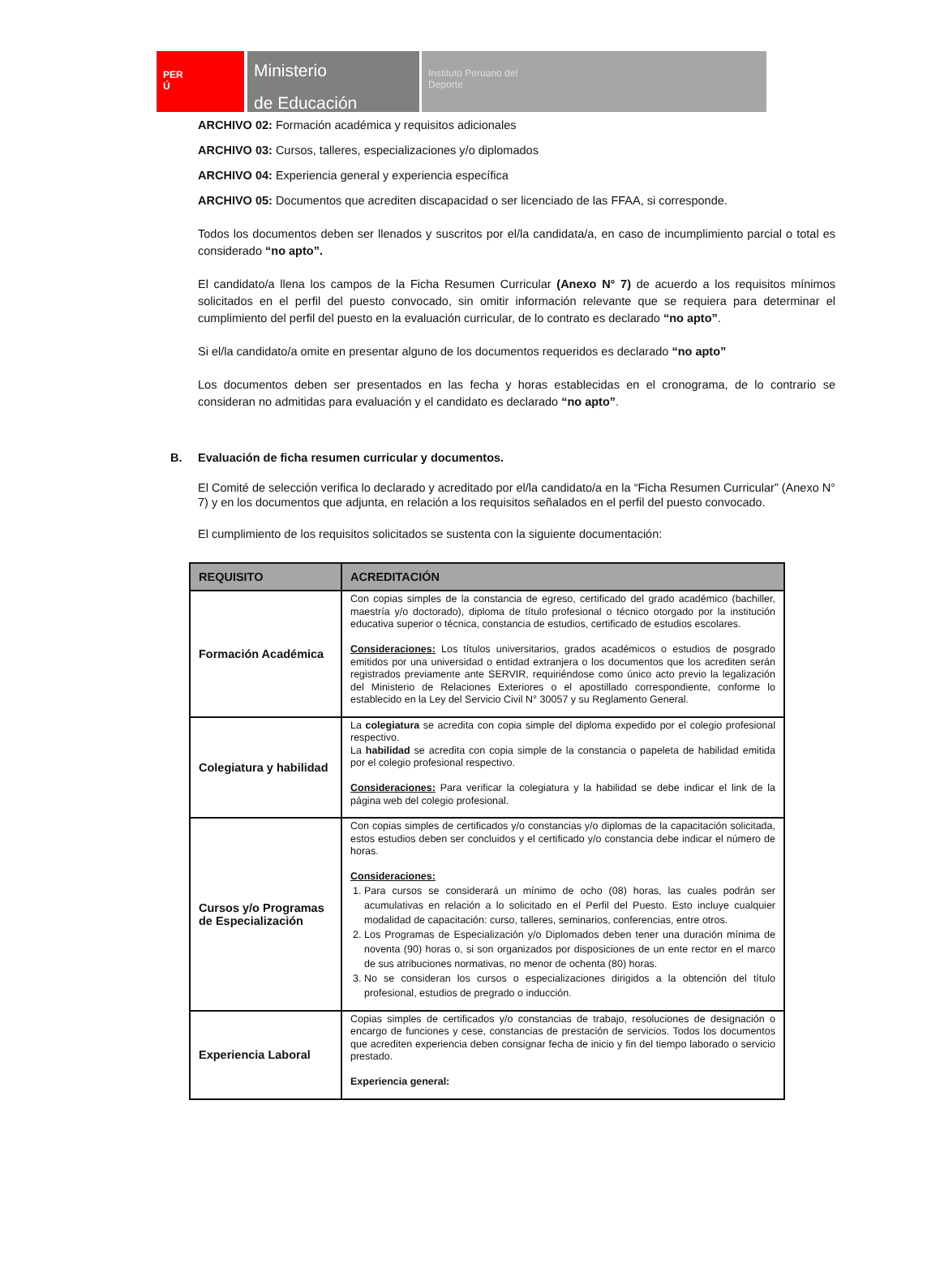PER
Ú
Ministerio
de Educación
Instituto Peruano del
Deporte
ARCHIVO 02: Formación académica y requisitos adicionales
ARCHIVO 03: Cursos, talleres, especializaciones y/o diplomados
ARCHIVO 04: Experiencia general y experiencia específica
ARCHIVO 05: Documentos que acrediten discapacidad o ser licenciado de las FFAA, si corresponde.
Todos los documentos deben ser llenados y suscritos por el/la candidata/a, en caso de incumplimiento parcial o total es considerado “no apto”.
El candidato/a llena los campos de la Ficha Resumen Curricular (Anexo N° 7) de acuerdo a los requisitos mínimos solicitados en el perfil del puesto convocado, sin omitir información relevante que se requiera para determinar el cumplimiento del perfil del puesto en la evaluación curricular, de lo contrato es declarado “no apto”.
Si el/la candidato/a omite en presentar alguno de los documentos requeridos es declarado “no apto”
Los documentos deben ser presentados en las fecha y horas establecidas en el cronograma, de lo contrario se consideran no admitidas para evaluación y el candidato es declarado “no apto”.
B. Evaluación de ficha resumen curricular y documentos.
El Comité de selección verifica lo declarado y acreditado por el/la candidato/a en la “Ficha Resumen Curricular” (Anexo N° 7) y en los documentos que adjunta, en relación a los requisitos señalados en el perfil del puesto convocado.
El cumplimiento de los requisitos solicitados se sustenta con la siguiente documentación:
| REQUISITO | ACREDITACIÓN |
| --- | --- |
| Formación Académica | Con copias simples de la constancia de egreso, certificado del grado académico (bachiller, maestría y/o doctorado), diploma de título profesional o técnico otorgado por la institución educativa superior o técnica, constancia de estudios, certificado de estudios escolares. Consideraciones: Los títulos universitarios, grados académicos o estudios de posgrado emitidos por una universidad o entidad extranjera o los documentos que los acrediten serán registrados previamente ante SERVIR, requiriéndose como único acto previo la legalización del Ministerio de Relaciones Exteriores o el apostillado correspondiente, conforme lo establecido en la Ley del Servicio Civil N° 30057 y su Reglamento General. |
| Colegiatura y habilidad | La colegiatura se acredita con copia simple del diploma expedido por el colegio profesional respectivo. La habilidad se acredita con copia simple de la constancia o papeleta de habilidad emitida por el colegio profesional respectivo. Consideraciones: Para verificar la colegiatura y la habilidad se debe indicar el link de la página web del colegio profesional. |
| Cursos y/o Programas de Especialización | Con copias simples de certificados y/o constancias y/o diplomas de la capacitación solicitada, estos estudios deben ser concluidos y el certificado y/o constancia debe indicar el número de horas. Consideraciones: 1. Para cursos se considerará un mínimo de ocho (08) horas, las cuales podrán ser acumulativas en relación a lo solicitado en el Perfil del Puesto. Esto incluye cualquier modalidad de capacitación: curso, talleres, seminarios, conferencias, entre otros. 2. Los Programas de Especialización y/o Diplomados deben tener una duración mínima de noventa (90) horas o, si son organizados por disposiciones de un ente rector en el marco de sus atribuciones normativas, no menor de ochenta (80) horas. 3. No se consideran los cursos o especializaciones dirigidos a la obtención del título profesional, estudios de pregrado o inducción. |
| Experiencia Laboral | Copias simples de certificados y/o constancias de trabajo, resoluciones de designación o encargo de funciones y cese, constancias de prestación de servicios. Todos los documentos que acrediten experiencia deben consignar fecha de inicio y fin del tiempo laborado o servicio prestado. Experiencia general: |